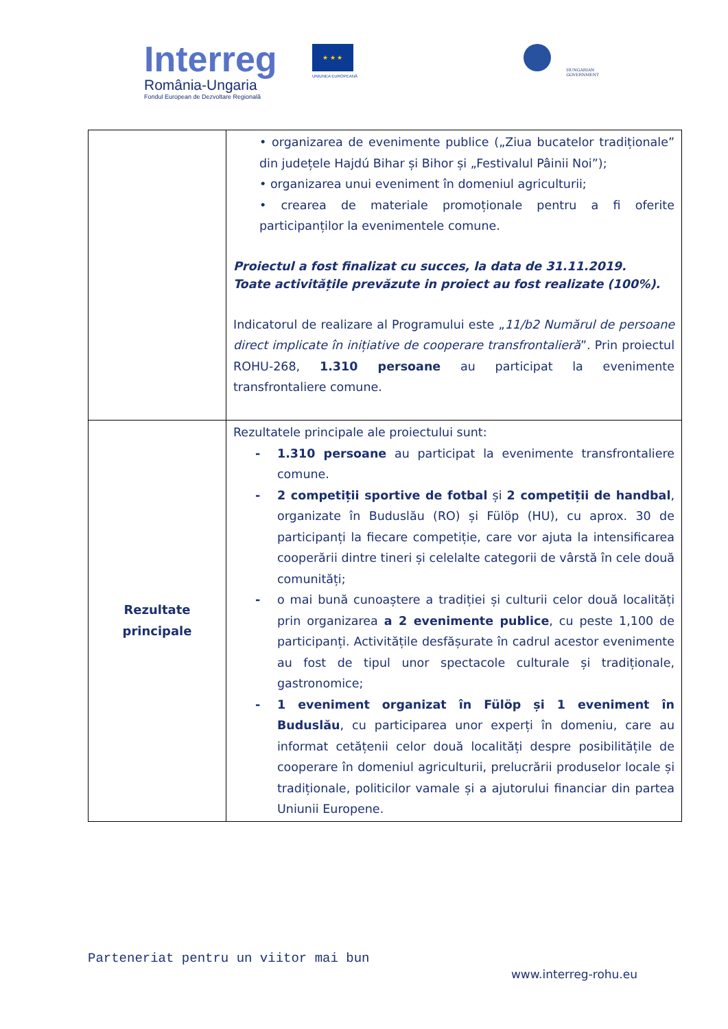Interreg
România-Ungaria
Fondul European de Dezvoltare Regională
★ ★ ★
UNIUNEA EUROPEANĂ
HUNGARIAN
GOVERNMENT
| | • organizarea de evenimente publice („Ziua bucatelor tradiționale” din județele Hajdú Bihar și Bihor și „Festivalul Pâinii Noi”); • organizarea unui eveniment în domeniul agriculturii; • crearea de materiale promoționale pentru a fi oferite participanților la evenimentele comune. Proiectul a fost finalizat cu succes, la data de 31.11.2019. Toate activitățile prevăzute in proiect au fost realizate (100%). Indicatorul de realizare al Programului este „ 11/b2 Numărul de persoane direct implicate în inițiative de cooperare transfrontalieră ”. Prin proiectul ROHU-268, 1.310 persoane au participat la evenimente transfrontaliere comune. |
| Rezultate principale | Rezultatele principale ale proiectului sunt: - 1.310 persoane au participat la evenimente transfrontaliere comune. - 2 competiții sportive de fotbal și 2 competiții de handbal , organizate în Buduslău (RO) și Fülöp (HU), cu aprox. 30 de participanți la fiecare competiție, care vor ajuta la intensificarea cooperării dintre tineri și celelalte categorii de vârstă în cele două comunități; - o mai bună cunoaștere a tradiției și culturii celor două localități prin organizarea a 2 evenimente publice , cu peste 1,100 de participanți. Activitățile desfășurate în cadrul acestor evenimente au fost de tipul unor spectacole culturale și tradiționale, gastronomice; - 1 eveniment organizat în Fülöp și 1 eveniment în Buduslău , cu participarea unor experți în domeniu, care au informat cetățenii celor două localități despre posibilitățile de cooperare în domeniul agriculturii, prelucrării produselor locale și tradiționale, politicilor vamale și a ajutorului financiar din partea Uniunii Europene. |
Parteneriat pentru un viitor mai bun
www.interreg-rohu.eu